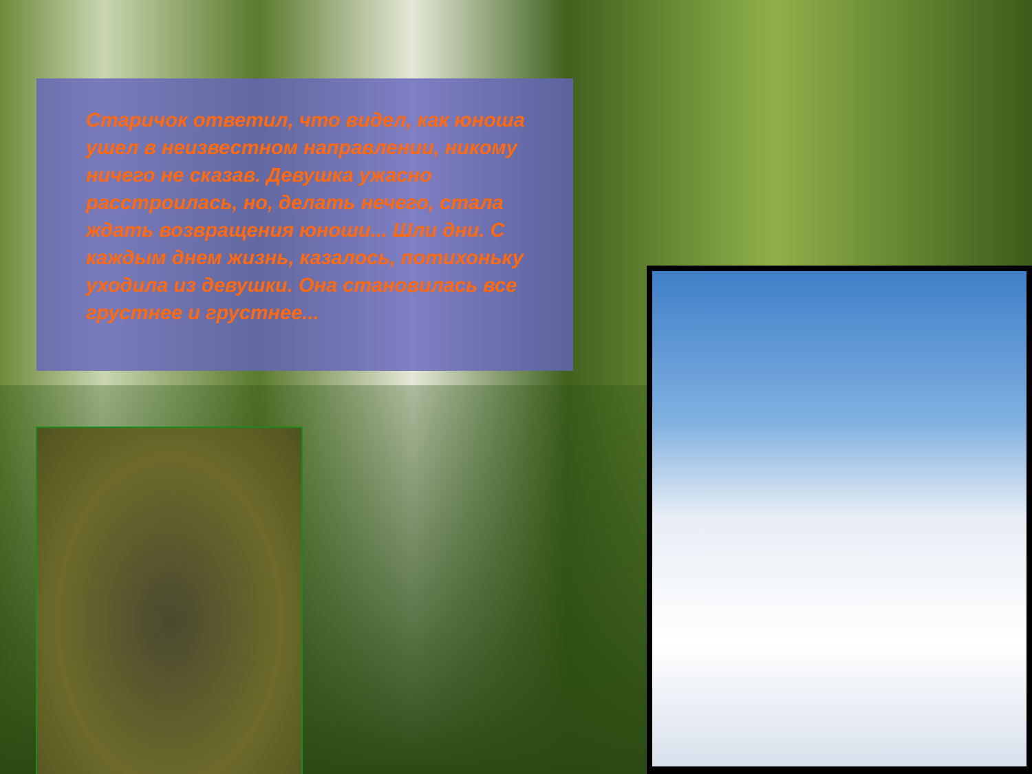Старичок ответил, что видел, как юноша ушел в неизвестном направлении, никому ничего не сказав. Девушка ужасно расстроилась, но, делать нечего, стала ждать возвращения юноши... Шли дни. С каждым днем жизнь, казалось, потихоньку уходила из девушки. Она становилась все грустнее и грустнее...